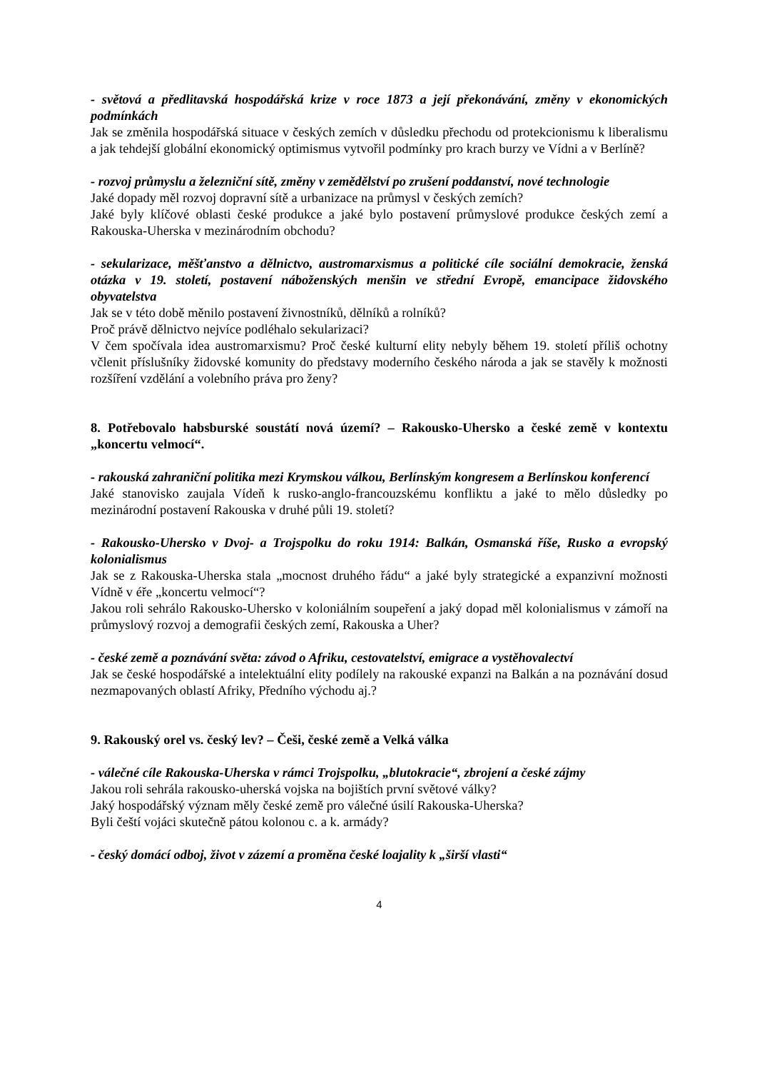- světová a předlitavská hospodářská krize v roce 1873 a její překonávání, změny v ekonomických podmínkách
Jak se změnila hospodářská situace v českých zemích v důsledku přechodu od protekcionismu k liberalismu a jak tehdejší globální ekonomický optimismus vytvořil podmínky pro krach burzy ve Vídni a v Berlíně?
- rozvoj průmyslu a železniční sítě, změny v zemědělství po zrušení poddanství, nové technologie
Jaké dopady měl rozvoj dopravní sítě a urbanizace na průmysl v českých zemích?
Jaké byly klíčové oblasti české produkce a jaké bylo postavení průmyslové produkce českých zemí a Rakouska-Uherska v mezinárodním obchodu?
- sekularizace, měšťanstvo a dělnictvo, austromarxismus a politické cíle sociální demokracie, ženská otázka v 19. století, postavení náboženských menšin ve střední Evropě, emancipace židovského obyvatelstva
Jak se v této době měnilo postavení živnostníků, dělníků a rolníků?
Proč právě dělnictvo nejvíce podléhalo sekularizaci?
V čem spočívala idea austromarxismu? Proč české kulturní elity nebyly během 19. století příliš ochotny včlenit příslušníky židovské komunity do představy moderního českého národa a jak se stavěly k možnosti rozšíření vzdělání a volebního práva pro ženy?
8. Potřebovalo habsburské soustátí nová území? – Rakousko-Uhersko a české země v kontextu „koncertu velmocí“.
- rakouská zahraniční politika mezi Krymskou válkou, Berlínským kongresem a Berlínskou konferencí
Jaké stanovisko zaujala Vídeň k rusko-anglo-francouzskému konfliktu a jaké to mělo důsledky po mezinárodní postavení Rakouska v druhé půli 19. století?
- Rakousko-Uhersko v Dvoj- a Trojspolku do roku 1914: Balkán, Osmanská říše, Rusko a evropský kolonialismus
Jak se z Rakouska-Uherska stala „mocnost druhého řádu“ a jaké byly strategické a expanzivní možnosti Vídně v éře „koncertu velmocí“?
Jakou roli sehrálo Rakousko-Uhersko v koloniálním soupeření a jaký dopad měl kolonialismus v zámoří na průmyslový rozvoj a demografii českých zemí, Rakouska a Uher?
- české země a poznávání světa: závod o Afriku, cestovatelství, emigrace a vystěhovalectví
Jak se české hospodářské a intelektuální elity podílely na rakouské expanzi na Balkán a na poznávání dosud nezmapovaných oblastí Afriky, Předního východu aj.?
9. Rakouský orel vs. český lev? – Češi, české země a Velká válka
- válečné cíle Rakouska-Uherska v rámci Trojspolku, „blutokracie“, zbrojení a české zájmy
Jakou roli sehrála rakousko-uherská vojska na bojištích první světové války?
Jaký hospodářský význam měly české země pro válečné úsilí Rakouska-Uherska?
Byli čeští vojáci skutečně pátou kolonou c. a k. armády?
- český domácí odboj, život v zázemí a proměna české loajality k „širší vlasti“
4